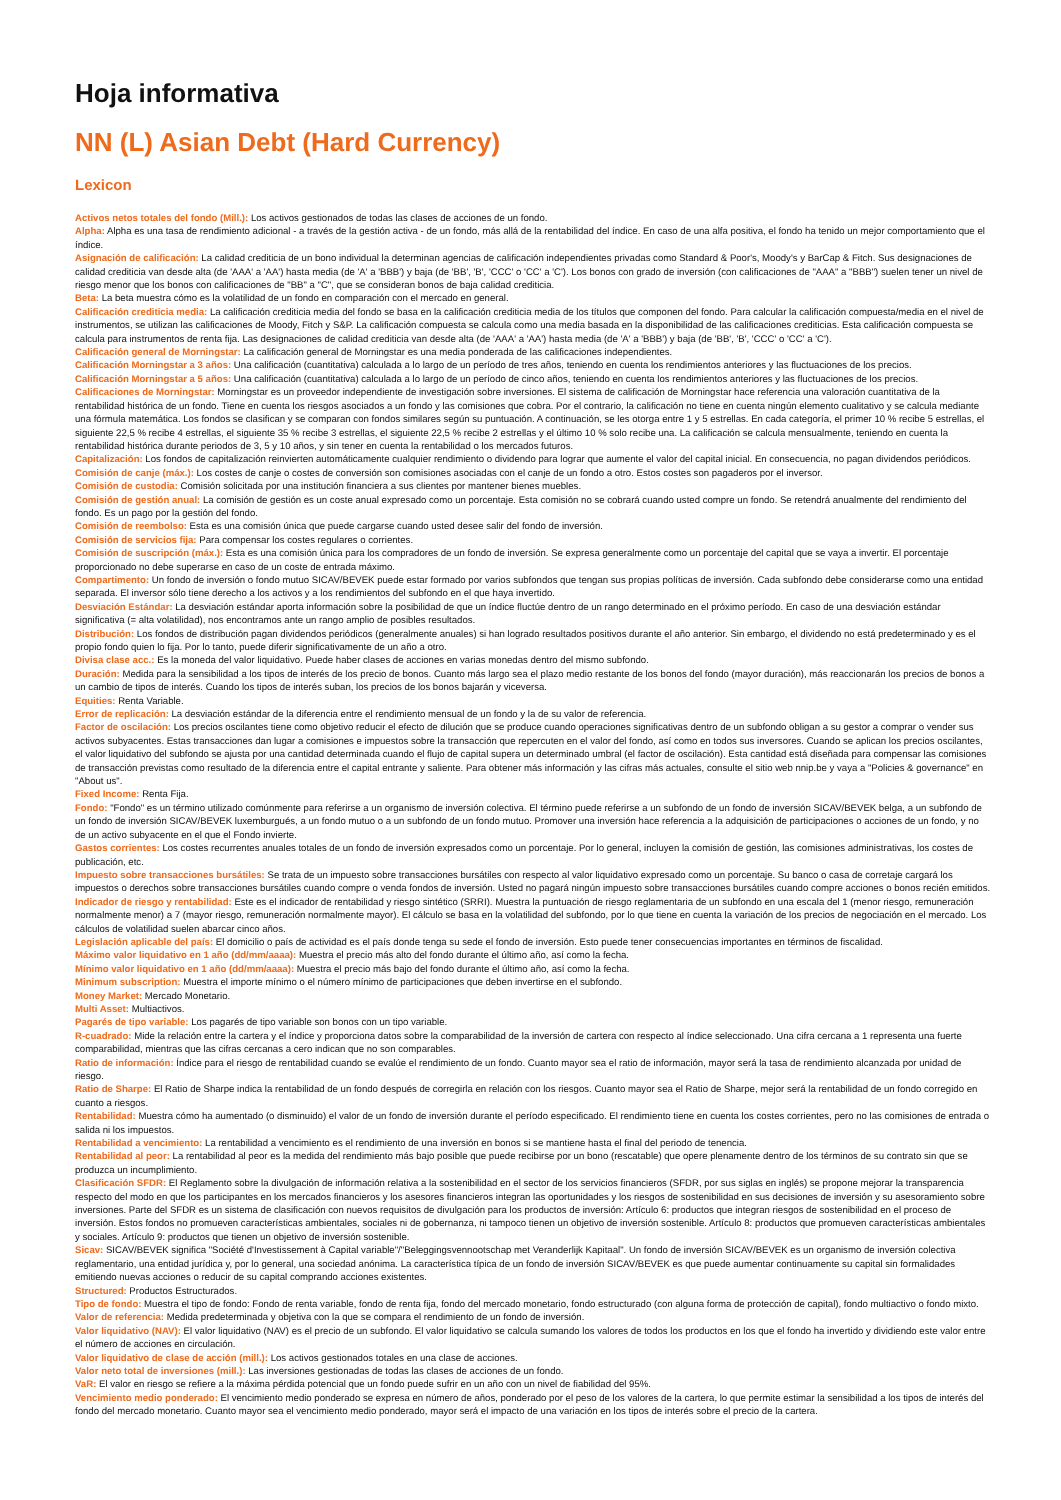Hoja informativa
NN (L) Asian Debt (Hard Currency)
Lexicon
Activos netos totales del fondo (Mill.): Los activos gestionados de todas las clases de acciones de un fondo.
Alpha: Alpha es una tasa de rendimiento adicional - a través de la gestión activa - de un fondo, más allá de la rentabilidad del índice. En caso de una alfa positiva, el fondo ha tenido un mejor comportamiento que el índice.
Asignación de calificación: La calidad crediticia de un bono individual la determinan agencias de calificación independientes privadas como Standard & Poor's, Moody's y BarCap & Fitch. Sus designaciones de calidad crediticia van desde alta (de 'AAA' a 'AA') hasta media (de 'A' a 'BBB') y baja (de 'BB', 'B', 'CCC' o 'CC' a 'C'). Los bonos con grado de inversión (con calificaciones de "AAA" a "BBB") suelen tener un nivel de riesgo menor que los bonos con calificaciones de "BB" a "C", que se consideran bonos de baja calidad crediticia.
Beta: La beta muestra cómo es la volatilidad de un fondo en comparación con el mercado en general.
Calificación crediticia media: La calificación crediticia media del fondo se basa en la calificación crediticia media de los títulos que componen del fondo. Para calcular la calificación compuesta/media en el nivel de instrumentos, se utilizan las calificaciones de Moody, Fitch y S&P. La calificación compuesta se calcula como una media basada en la disponibilidad de las calificaciones crediticias. Esta calificación compuesta se calcula para instrumentos de renta fija. Las designaciones de calidad crediticia van desde alta (de 'AAA' a 'AA') hasta media (de 'A' a 'BBB') y baja (de 'BB', 'B', 'CCC' o 'CC' a 'C').
Calificación general de Morningstar: La calificación general de Morningstar es una media ponderada de las calificaciones independientes.
Calificación Morningstar a 3 años: Una calificación (cuantitativa) calculada a lo largo de un período de tres años, teniendo en cuenta los rendimientos anteriores y las fluctuaciones de los precios.
Calificación Morningstar a 5 años: Una calificación (cuantitativa) calculada a lo largo de un período de cinco años, teniendo en cuenta los rendimientos anteriores y las fluctuaciones de los precios.
Calificaciones de Morningstar: Morningstar es un proveedor independiente de investigación sobre inversiones. El sistema de calificación de Morningstar hace referencia una valoración cuantitativa de la rentabilidad histórica de un fondo. Tiene en cuenta los riesgos asociados a un fondo y las comisiones que cobra. Por el contrario, la calificación no tiene en cuenta ningún elemento cualitativo y se calcula mediante una fórmula matemática. Los fondos se clasifican y se comparan con fondos similares según su puntuación. A continuación, se les otorga entre 1 y 5 estrellas. En cada categoría, el primer 10 % recibe 5 estrellas, el siguiente 22,5 % recibe 4 estrellas, el siguiente 35 % recibe 3 estrellas, el siguiente 22,5 % recibe 2 estrellas y el último 10 % solo recibe una. La calificación se calcula mensualmente, teniendo en cuenta la rentabilidad histórica durante periodos de 3, 5 y 10 años, y sin tener en cuenta la rentabilidad o los mercados futuros.
Capitalización: Los fondos de capitalización reinvierten automáticamente cualquier rendimiento o dividendo para lograr que aumente el valor del capital inicial. En consecuencia, no pagan dividendos periódicos.
Comisión de canje (máx.): Los costes de canje o costes de conversión son comisiones asociadas con el canje de un fondo a otro. Estos costes son pagaderos por el inversor.
Comisión de custodia: Comisión solicitada por una institución financiera a sus clientes por mantener bienes muebles.
Comisión de gestión anual: La comisión de gestión es un coste anual expresado como un porcentaje. Esta comisión no se cobrará cuando usted compre un fondo. Se retendrá anualmente del rendimiento del fondo. Es un pago por la gestión del fondo.
Comisión de reembolso: Esta es una comisión única que puede cargarse cuando usted desee salir del fondo de inversión.
Comisión de servicios fija: Para compensar los costes regulares o corrientes.
Comisión de suscripción (máx.): Esta es una comisión única para los compradores de un fondo de inversión. Se expresa generalmente como un porcentaje del capital que se vaya a invertir. El porcentaje proporcionado no debe superarse en caso de un coste de entrada máximo.
Compartimento: Un fondo de inversión o fondo mutuo SICAV/BEVEK puede estar formado por varios subfondos que tengan sus propias políticas de inversión. Cada subfondo debe considerarse como una entidad separada. El inversor sólo tiene derecho a los activos y a los rendimientos del subfondo en el que haya invertido.
Desviación Estándar: La desviación estándar aporta información sobre la posibilidad de que un índice fluctúe dentro de un rango determinado en el próximo período. En caso de una desviación estándar significativa (= alta volatilidad), nos encontramos ante un rango amplio de posibles resultados.
Distribución: Los fondos de distribución pagan dividendos periódicos (generalmente anuales) si han logrado resultados positivos durante el año anterior. Sin embargo, el dividendo no está predeterminado y es el propio fondo quien lo fija. Por lo tanto, puede diferir significativamente de un año a otro.
Divisa clase acc.: Es la moneda del valor liquidativo. Puede haber clases de acciones en varias monedas dentro del mismo subfondo.
Duración: Medida para la sensibilidad a los tipos de interés de los precio de bonos. Cuanto más largo sea el plazo medio restante de los bonos del fondo (mayor duración), más reaccionarán los precios de bonos a un cambio de tipos de interés. Cuando los tipos de interés suban, los precios de los bonos bajarán y viceversa.
Equities: Renta Variable.
Error de replicación: La desviación estándar de la diferencia entre el rendimiento mensual de un fondo y la de su valor de referencia.
Factor de oscilación: Los precios oscilantes tiene como objetivo reducir el efecto de dilución que se produce cuando operaciones significativas dentro de un subfondo obligan a su gestor a comprar o vender sus activos subyacentes. Estas transacciones dan lugar a comisiones e impuestos sobre la transacción que repercuten en el valor del fondo, así como en todos sus inversores. Cuando se aplican los precios oscilantes, el valor liquidativo del subfondo se ajusta por una cantidad determinada cuando el flujo de capital supera un determinado umbral (el factor de oscilación). Esta cantidad está diseñada para compensar las comisiones de transacción previstas como resultado de la diferencia entre el capital entrante y saliente. Para obtener más información y las cifras más actuales, consulte el sitio web nnip.be y vaya a "Policies & governance" en "About us".
Fixed Income: Renta Fija.
Fondo: "Fondo" es un término utilizado comúnmente para referirse a un organismo de inversión colectiva. El término puede referirse a un subfondo de un fondo de inversión SICAV/BEVEK belga, a un subfondo de un fondo de inversión SICAV/BEVEK luxemburgués, a un fondo mutuo o a un subfondo de un fondo mutuo. Promover una inversión hace referencia a la adquisición de participaciones o acciones de un fondo, y no de un activo subyacente en el que el Fondo invierte.
Gastos corrientes: Los costes recurrentes anuales totales de un fondo de inversión expresados como un porcentaje. Por lo general, incluyen la comisión de gestión, las comisiones administrativas, los costes de publicación, etc.
Impuesto sobre transacciones bursátiles: Se trata de un impuesto sobre transacciones bursátiles con respecto al valor liquidativo expresado como un porcentaje. Su banco o casa de corretaje cargará los impuestos o derechos sobre transacciones bursátiles cuando compre o venda fondos de inversión. Usted no pagará ningún impuesto sobre transacciones bursátiles cuando compre acciones o bonos recién emitidos.
Indicador de riesgo y rentabilidad: Este es el indicador de rentabilidad y riesgo sintético (SRRI). Muestra la puntuación de riesgo reglamentaria de un subfondo en una escala del 1 (menor riesgo, remuneración normalmente menor) a 7 (mayor riesgo, remuneración normalmente mayor). El cálculo se basa en la volatilidad del subfondo, por lo que tiene en cuenta la variación de los precios de negociación en el mercado. Los cálculos de volatilidad suelen abarcar cinco años.
Legislación aplicable del país: El domicilio o país de actividad es el país donde tenga su sede el fondo de inversión. Esto puede tener consecuencias importantes en términos de fiscalidad.
Máximo valor liquidativo en 1 año (dd/mm/aaaa): Muestra el precio más alto del fondo durante el último año, así como la fecha.
Mínimo valor liquidativo en 1 año (dd/mm/aaaa): Muestra el precio más bajo del fondo durante el último año, así como la fecha.
Minimum subscription: Muestra el importe mínimo o el número mínimo de participaciones que deben invertirse en el subfondo.
Money Market: Mercado Monetario.
Multi Asset: Multiactivos.
Pagarés de tipo variable: Los pagarés de tipo variable son bonos con un tipo variable.
R-cuadrado: Mide la relación entre la cartera y el índice y proporciona datos sobre la comparabilidad de la inversión de cartera con respecto al índice seleccionado. Una cifra cercana a 1 representa una fuerte comparabilidad, mientras que las cifras cercanas a cero indican que no son comparables.
Ratio de información: Índice para el riesgo de rentabilidad cuando se evalúe el rendimiento de un fondo. Cuanto mayor sea el ratio de información, mayor será la tasa de rendimiento alcanzada por unidad de riesgo.
Ratio de Sharpe: El Ratio de Sharpe indica la rentabilidad de un fondo después de corregirla en relación con los riesgos. Cuanto mayor sea el Ratio de Sharpe, mejor será la rentabilidad de un fondo corregido en cuanto a riesgos.
Rentabilidad: Muestra cómo ha aumentado (o disminuido) el valor de un fondo de inversión durante el período especificado. El rendimiento tiene en cuenta los costes corrientes, pero no las comisiones de entrada o salida ni los impuestos.
Rentabilidad a vencimiento: La rentabilidad a vencimiento es el rendimiento de una inversión en bonos si se mantiene hasta el final del periodo de tenencia.
Rentabilidad al peor: La rentabilidad al peor es la medida del rendimiento más bajo posible que puede recibirse por un bono (rescatable) que opere plenamente dentro de los términos de su contrato sin que se produzca un incumplimiento.
Clasificación SFDR: El Reglamento sobre la divulgación de información relativa a la sostenibilidad en el sector de los servicios financieros (SFDR, por sus siglas en inglés) se propone mejorar la transparencia respecto del modo en que los participantes en los mercados financieros y los asesores financieros integran las oportunidades y los riesgos de sostenibilidad en sus decisiones de inversión y su asesoramiento sobre inversiones. Parte del SFDR es un sistema de clasificación con nuevos requisitos de divulgación para los productos de inversión: Artículo 6: productos que integran riesgos de sostenibilidad en el proceso de inversión. Estos fondos no promueven características ambientales, sociales ni de gobernanza, ni tampoco tienen un objetivo de inversión sostenible. Artículo 8: productos que promueven características ambientales y sociales. Artículo 9: productos que tienen un objetivo de inversión sostenible.
Sicav: SICAV/BEVEK significa "Société d'Investissement à Capital variable"/"Beleggingsvennootschap met Veranderlijk Kapitaal". Un fondo de inversión SICAV/BEVEK es un organismo de inversión colectiva reglamentario, una entidad jurídica y, por lo general, una sociedad anónima. La característica típica de un fondo de inversión SICAV/BEVEK es que puede aumentar continuamente su capital sin formalidades emitiendo nuevas acciones o reducir de su capital comprando acciones existentes.
Structured: Productos Estructurados.
Tipo de fondo: Muestra el tipo de fondo: Fondo de renta variable, fondo de renta fija, fondo del mercado monetario, fondo estructurado (con alguna forma de protección de capital), fondo multiactivo o fondo mixto.
Valor de referencia: Medida predeterminada y objetiva con la que se compara el rendimiento de un fondo de inversión.
Valor liquidativo (NAV): El valor liquidativo (NAV) es el precio de un subfondo. El valor liquidativo se calcula sumando los valores de todos los productos en los que el fondo ha invertido y dividiendo este valor entre el número de acciones en circulación.
Valor liquidativo de clase de acción (mill.): Los activos gestionados totales en una clase de acciones.
Valor neto total de inversiones (mill.): Las inversiones gestionadas de todas las clases de acciones de un fondo.
VaR: El valor en riesgo se refiere a la máxima pérdida potencial que un fondo puede sufrir en un año con un nivel de fiabilidad del 95%.
Vencimiento medio ponderado: El vencimiento medio ponderado se expresa en número de años, ponderado por el peso de los valores de la cartera, lo que permite estimar la sensibilidad a los tipos de interés del fondo del mercado monetario. Cuanto mayor sea el vencimiento medio ponderado, mayor será el impacto de una variación en los tipos de interés sobre el precio de la cartera.